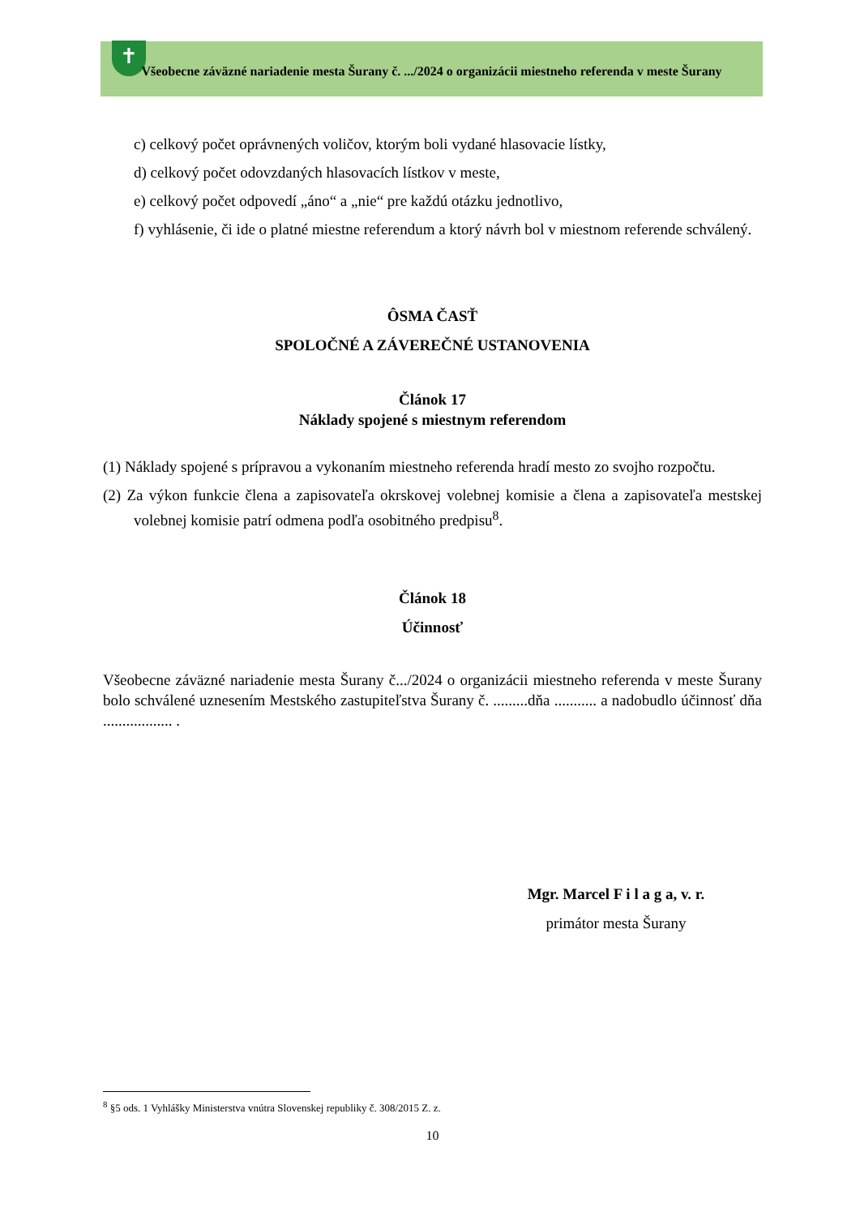✝
Všeobecne záväzné nariadenie mesta Šurany č. .../2024 o organizácii miestneho referenda v meste Šurany
c) celkový počet oprávnených voličov, ktorým boli vydané hlasovacie lístky,
d) celkový počet odovzdaných hlasovacích lístkov v meste,
e) celkový počet odpovedí „áno“ a „nie“ pre každú otázku jednotlivo,
f) vyhlásenie, či ide o platné miestne referendum a ktorý návrh bol v miestnom referende schválený.
ÔSMA ČASŤ
SPOLOČNÉ A ZÁVEREČNÉ USTANOVENIA
Článok 17
Náklady spojené s miestnym referendom
(1) Náklady spojené s prípravou a vykonaním miestneho referenda hradí mesto zo svojho rozpočtu.
(2) Za výkon funkcie člena a zapisovateľa okrskovej volebnej komisie a člena a zapisovateľa mestskej volebnej komisie patrí odmena podľa osobitného predpisu<sup>8</sup>.
Článok 18
Účinnosť
Všeobecne záväzné nariadenie mesta Šurany č.../2024 o organizácii miestneho referenda v meste Šurany bolo schválené uznesením Mestského zastupiteľstva Šurany č. .........dňa ........... a nadobudlo účinnosť dňa .................. .
Mgr. Marcel F i l a g a, v. r.
primátor mesta Šurany
<sup>8</sup> §5 ods. 1 Vyhlášky Ministerstva vnútra Slovenskej republiky č. 308/2015 Z. z.
10